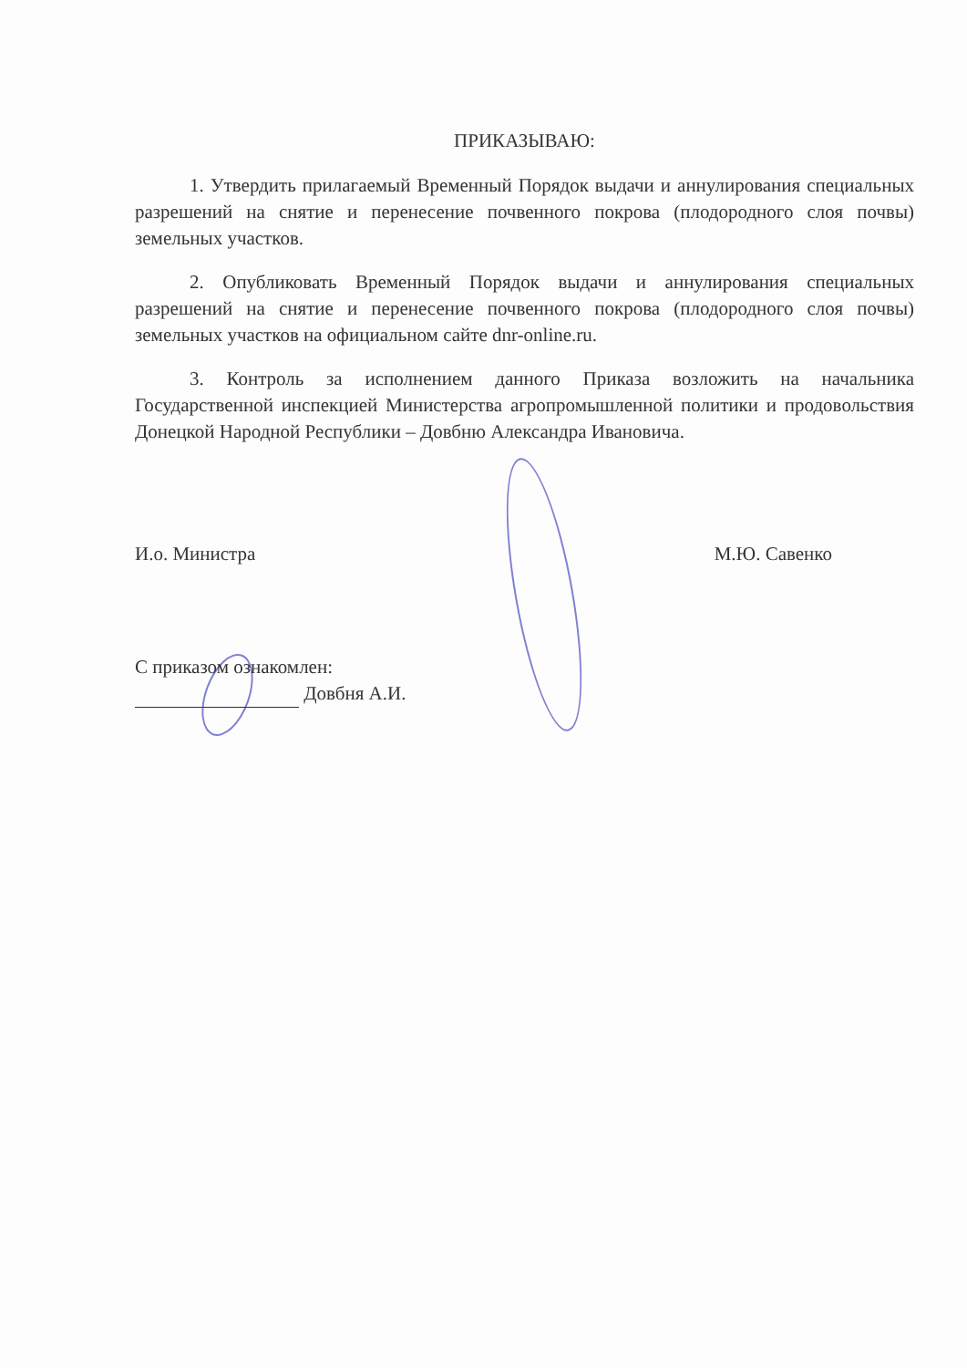ПРИКАЗЫВАЮ:
1. Утвердить прилагаемый Временный Порядок выдачи и аннулирования специальных разрешений на снятие и перенесение почвенного покрова (плодородного слоя почвы) земельных участков.
2. Опубликовать Временный Порядок выдачи и аннулирования специальных разрешений на снятие и перенесение почвенного покрова (плодородного слоя почвы) земельных участков на официальном сайте dnr-online.ru.
3. Контроль за исполнением данного Приказа возложить на начальника Государственной инспекцией Министерства агропромышленной политики и продовольствия Донецкой Народной Республики – Довбню Александра Ивановича.
И.о. Министра М.Ю. Савенко
С приказом ознакомлен:
Довбня А.И.